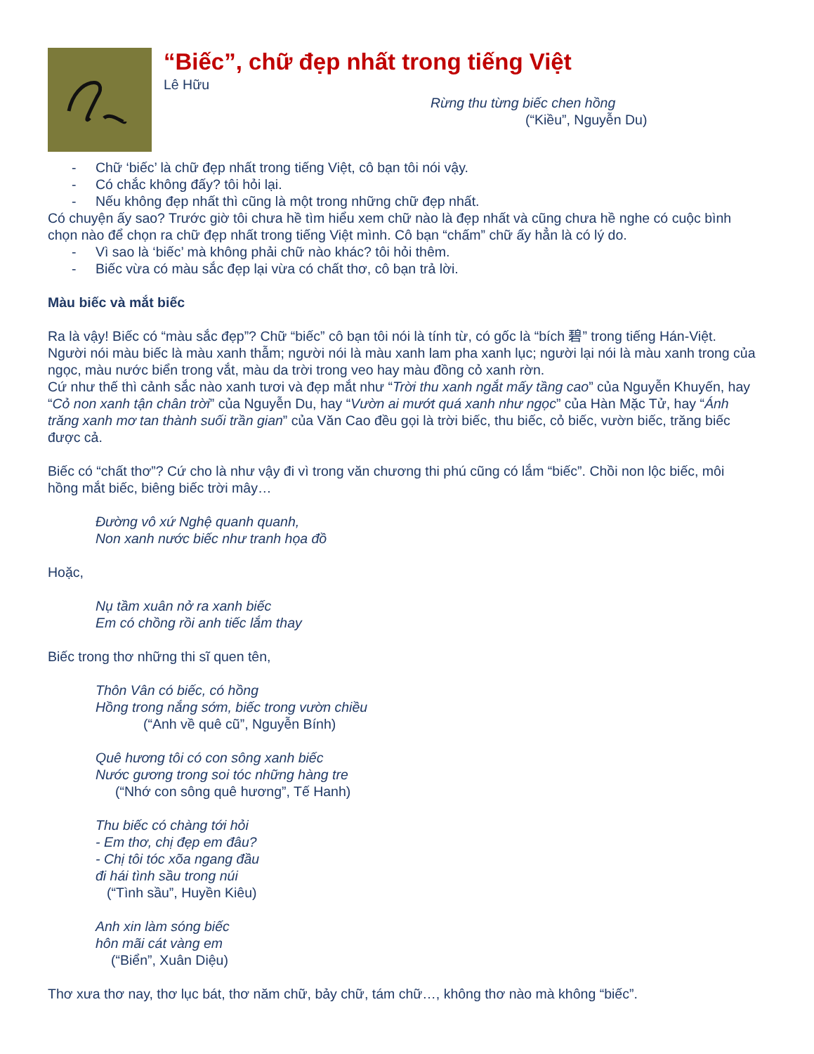“Biếc”, chữ đẹp nhất trong tiếng Việt
Lê Hữu
Rừng thu từng biếc chen hồng
(“Kiều”, Nguyễn Du)
- Chữ ‘biếc’ là chữ đẹp nhất trong tiếng Việt, cô bạn tôi nói vậy.
- Có chắc không đấy? tôi hỏi lại.
- Nếu không đẹp nhất thì cũng là một trong những chữ đẹp nhất.
Có chuyện ấy sao? Trước giờ tôi chưa hề tìm hiểu xem chữ nào là đẹp nhất và cũng chưa hề nghe có cuộc bình chọn nào để chọn ra chữ đẹp nhất trong tiếng Việt mình. Cô bạn “chấm” chữ ấy hẳn là có lý do.
- Vì sao là ‘biếc’ mà không phải chữ nào khác? tôi hỏi thêm.
- Biếc vừa có màu sắc đẹp lại vừa có chất thơ, cô bạn trả lời.
Màu biếc và mắt biếc
Ra là vậy! Biếc có “màu sắc đẹp”? Chữ “biếc” cô bạn tôi nói là tính từ, có gốc là “bích 碧” trong tiếng Hán-Việt. Người nói màu biếc là màu xanh thẫm; người nói là màu xanh lam pha xanh lục; người lại nói là màu xanh trong của ngọc, màu nước biển trong vắt, màu da trời trong veo hay màu đồng cỏ xanh rờn.
Cứ như thế thì cảnh sắc nào xanh tươi và đẹp mắt như “Trời thu xanh ngắt mấy tầng cao” của Nguyễn Khuyến, hay “Cỏ non xanh tận chân trời” của Nguyễn Du, hay “Vườn ai mướt quá xanh như ngọc” của Hàn Mặc Tử, hay “Ánh trăng xanh mơ tan thành suối trần gian” của Văn Cao đều gọi là trời biếc, thu biếc, cỏ biếc, vườn biếc, trăng biếc được cả.
Biếc có “chất thơ”? Cứ cho là như vậy đi vì trong văn chương thi phú cũng có lắm “biếc”. Chồi non lộc biếc, môi hồng mắt biếc, biêng biếc trời mây…
Đường vô xứ Nghệ quanh quanh,
Non xanh nước biếc như tranh họa đồ
Hoặc,
Nụ tầm xuân nở ra xanh biếc
Em có chồng rồi anh tiếc lắm thay
Biếc trong thơ những thi sĩ quen tên,
Thôn Vân có biếc, có hồng
Hồng trong nắng sớm, biếc trong vườn chiều
(“Anh về quê cũ”, Nguyễn Bính)
Quê hương tôi có con sông xanh biếc
Nước gương trong soi tóc những hàng tre
(“Nhớ con sông quê hương”, Tế Hanh)
Thu biếc có chàng tới hỏi
- Em thơ, chị đẹp em đâu?
- Chị tôi tóc xõa ngang đầu
đi hái tình sầu trong núi
(“Tình sầu”, Huyền Kiêu)
Anh xin làm sóng biếc
hôn mãi cát vàng em
(“Biển”, Xuân Diệu)
Thơ xưa thơ nay, thơ lục bát, thơ năm chữ, bảy chữ, tám chữ…, không thơ nào mà không “biếc”.